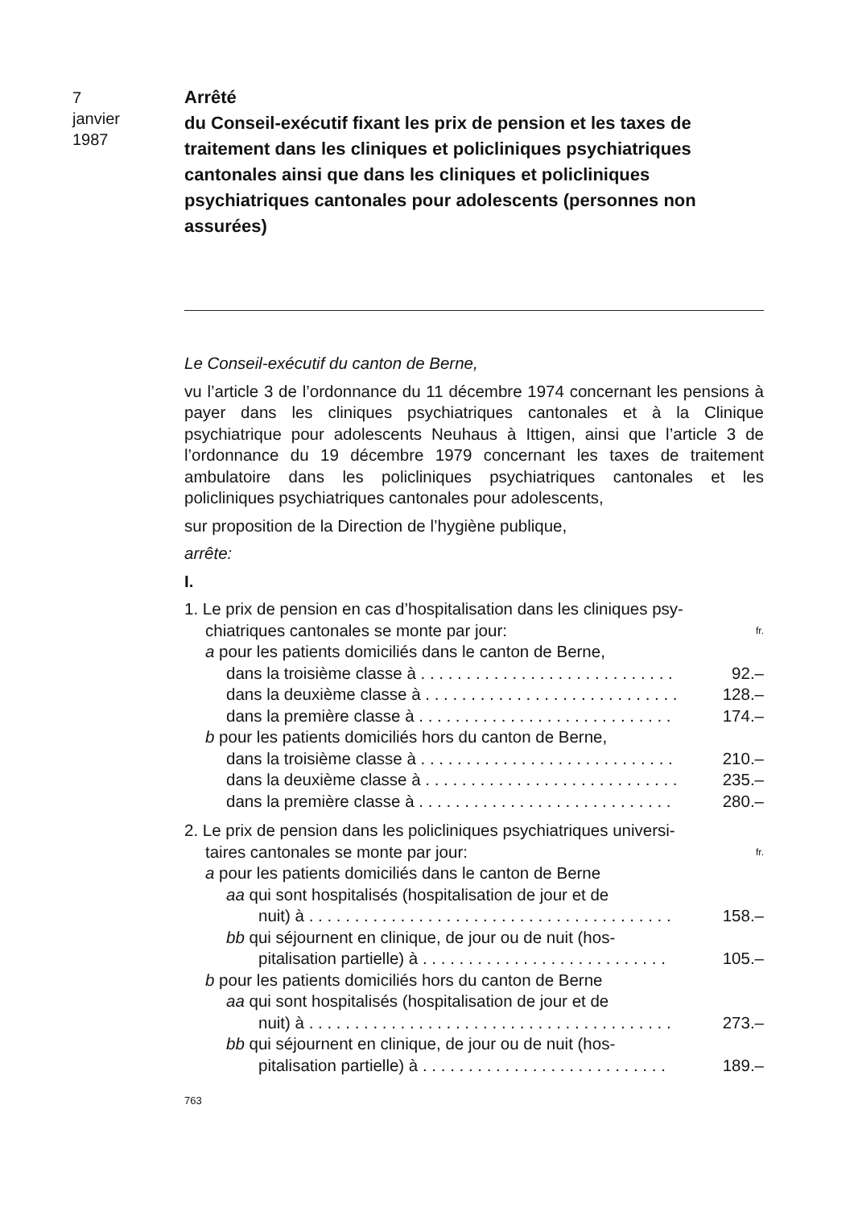7
janvier
1987
Arrêté
du Conseil-exécutif fixant les prix de pension et les taxes de traitement dans les cliniques et policliniques psychiatriques cantonales ainsi que dans les cliniques et policliniques psychiatriques cantonales pour adolescents (personnes non assurées)
Le Conseil-exécutif du canton de Berne,
vu l’article 3 de l’ordonnance du 11 décembre 1974 concernant les pensions à payer dans les cliniques psychiatriques cantonales et à la Clinique psychiatrique pour adolescents Neuhaus à Ittigen, ainsi que l’article 3 de l’ordonnance du 19 décembre 1979 concernant les taxes de traitement ambulatoire dans les policliniques psychiatriques cantonales et les policliniques psychiatriques cantonales pour adolescents,
sur proposition de la Direction de l’hygiène publique,
arrête:
I.
1. Le prix de pension en cas d’hospitalisation dans les cliniques psy-
chiatriques cantonales se monte par jour: fr.
a pour les patients domiciliés dans le canton de Berne,
dans la troisième classe à . . . . . . . . . . . . . . . . . . . . . . . . . . . . 92.–
dans la deuxième classe à . . . . . . . . . . . . . . . . . . . . . . . . . . . . 128.–
dans la première classe à . . . . . . . . . . . . . . . . . . . . . . . . . . . . 174.–
b pour les patients domiciliés hors du canton de Berne,
dans la troisième classe à . . . . . . . . . . . . . . . . . . . . . . . . . . . . 210.–
dans la deuxième classe à . . . . . . . . . . . . . . . . . . . . . . . . . . . . 235.–
dans la première classe à . . . . . . . . . . . . . . . . . . . . . . . . . . . . 280.–
2. Le prix de pension dans les policliniques psychiatriques universi-
taires cantonales se monte par jour: fr.
a pour les patients domiciliés dans le canton de Berne
aa qui sont hospitalisés (hospitalisation de jour et de
nuit) à . . . . . . . . . . . . . . . . . . . . . . . . . . . . . . . . . . . . . . . . 158.–
bb qui séjournent en clinique, de jour ou de nuit (hos-
pitalisation partielle) à . . . . . . . . . . . . . . . . . . . . . . . . . . . 105.–
b pour les patients domiciliés hors du canton de Berne
aa qui sont hospitalisés (hospitalisation de jour et de
nuit) à . . . . . . . . . . . . . . . . . . . . . . . . . . . . . . . . . . . . . . . . 273.–
bb qui séjournent en clinique, de jour ou de nuit (hos-
pitalisation partielle) à . . . . . . . . . . . . . . . . . . . . . . . . . . . 189.–
763